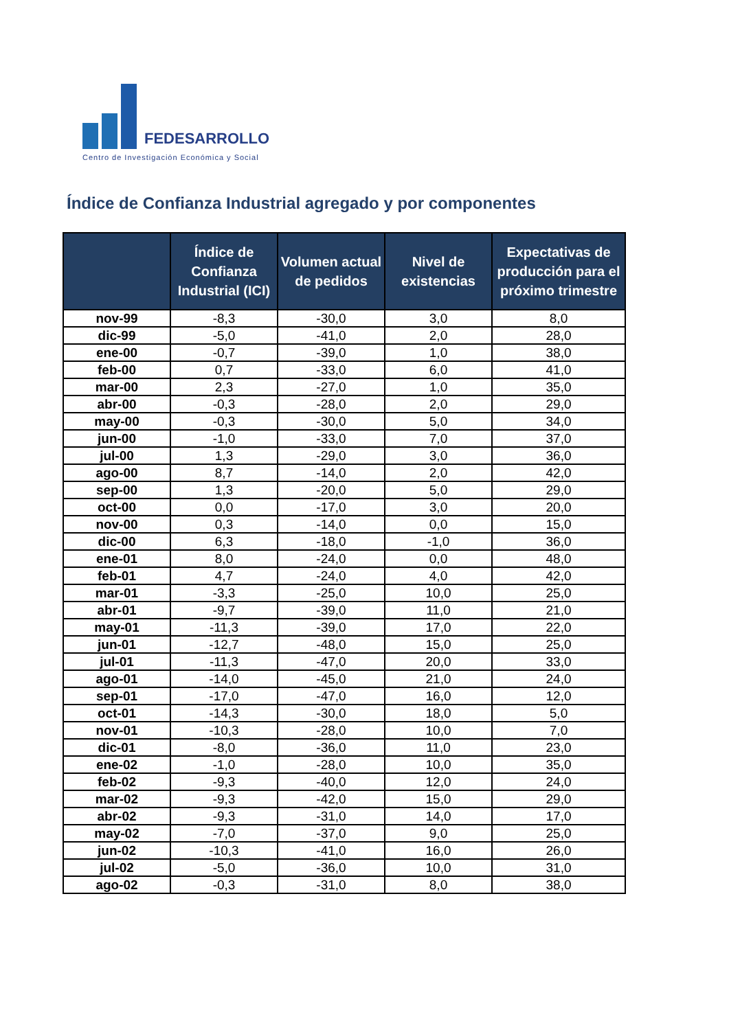FEDESARROLLO
Centro de Investigación Económica y Social
Índice de Confianza Industrial agregado y por componentes
| | Índice de Confianza Industrial (ICI) | Volumen actual de pedidos | Nivel de existencias | Expectativas de producción para el próximo trimestre |
| --- | --- | --- | --- | --- |
| nov-99 | -8,3 | -30,0 | 3,0 | 8,0 |
| dic-99 | -5,0 | -41,0 | 2,0 | 28,0 |
| ene-00 | -0,7 | -39,0 | 1,0 | 38,0 |
| feb-00 | 0,7 | -33,0 | 6,0 | 41,0 |
| mar-00 | 2,3 | -27,0 | 1,0 | 35,0 |
| abr-00 | -0,3 | -28,0 | 2,0 | 29,0 |
| may-00 | -0,3 | -30,0 | 5,0 | 34,0 |
| jun-00 | -1,0 | -33,0 | 7,0 | 37,0 |
| jul-00 | 1,3 | -29,0 | 3,0 | 36,0 |
| ago-00 | 8,7 | -14,0 | 2,0 | 42,0 |
| sep-00 | 1,3 | -20,0 | 5,0 | 29,0 |
| oct-00 | 0,0 | -17,0 | 3,0 | 20,0 |
| nov-00 | 0,3 | -14,0 | 0,0 | 15,0 |
| dic-00 | 6,3 | -18,0 | -1,0 | 36,0 |
| ene-01 | 8,0 | -24,0 | 0,0 | 48,0 |
| feb-01 | 4,7 | -24,0 | 4,0 | 42,0 |
| mar-01 | -3,3 | -25,0 | 10,0 | 25,0 |
| abr-01 | -9,7 | -39,0 | 11,0 | 21,0 |
| may-01 | -11,3 | -39,0 | 17,0 | 22,0 |
| jun-01 | -12,7 | -48,0 | 15,0 | 25,0 |
| jul-01 | -11,3 | -47,0 | 20,0 | 33,0 |
| ago-01 | -14,0 | -45,0 | 21,0 | 24,0 |
| sep-01 | -17,0 | -47,0 | 16,0 | 12,0 |
| oct-01 | -14,3 | -30,0 | 18,0 | 5,0 |
| nov-01 | -10,3 | -28,0 | 10,0 | 7,0 |
| dic-01 | -8,0 | -36,0 | 11,0 | 23,0 |
| ene-02 | -1,0 | -28,0 | 10,0 | 35,0 |
| feb-02 | -9,3 | -40,0 | 12,0 | 24,0 |
| mar-02 | -9,3 | -42,0 | 15,0 | 29,0 |
| abr-02 | -9,3 | -31,0 | 14,0 | 17,0 |
| may-02 | -7,0 | -37,0 | 9,0 | 25,0 |
| jun-02 | -10,3 | -41,0 | 16,0 | 26,0 |
| jul-02 | -5,0 | -36,0 | 10,0 | 31,0 |
| ago-02 | -0,3 | -31,0 | 8,0 | 38,0 |